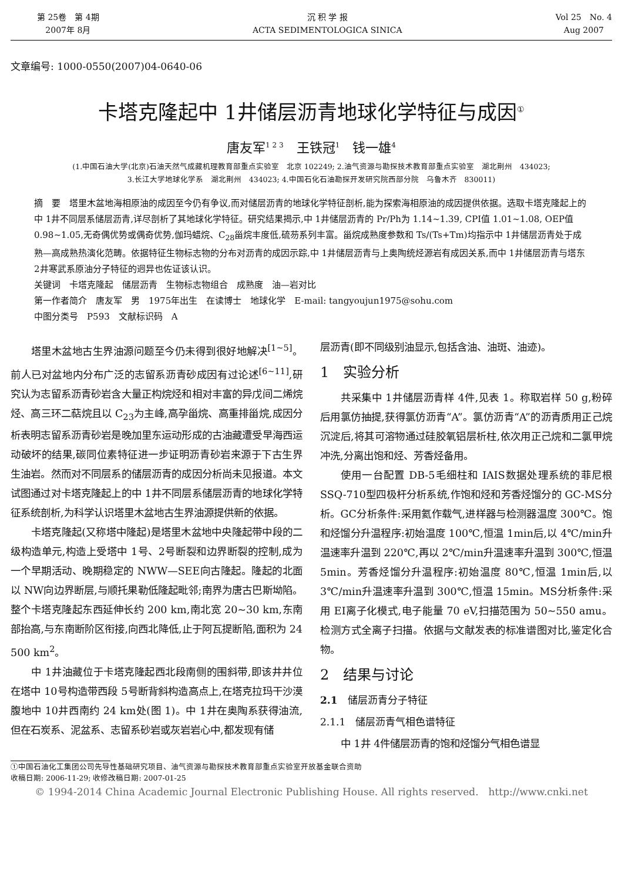第 25卷　第 4期
2007年 8月
沉 积 学 报
ACTA SEDIMENTOLOGICA SINICA
Vol 25　No. 4
Aug 2007
文章编号: 1000-0550(2007)04-0640-06
卡塔克隆起中 1井储层沥青地球化学特征与成因<sup>①</sup>
唐友军<sup>1 2 3</sup>　王铁冠<sup>1</sup>　钱一雄<sup>4</sup>
(1.中国石油大学(北京)石油天然气成藏机理教育部重点实验室　北京 102249; 2.油气资源与勘探技术教育部重点实验室　湖北荆州　434023;
3.长江大学地球化学系　湖北荆州　434023; 4.中国石化石油勘探开发研究院西部分院　乌鲁木齐　830011)
摘　要　塔里木盆地海相原油的成因至今仍有争议,而对储层沥青的地球化学特征剖析,能为探索海相原油的成因提供依据。选取卡塔克隆起上的中 1井不同层系储层沥青,详尽剖析了其地球化学特征。研究结果揭示,中 1井储层沥青的 Pr/Ph为 1.14~1.39, CPI值 1.01~1.08, OEP值 0.98~1.05,无奇偶优势或偶奇优势,伽玛蜡烷、C<sub>28</sub>甾烷丰度低,硫芴系列丰富。甾烷成熟度参数和 Ts/(Ts+Tm)均指示中 1井储层沥青处于成熟—高成熟热演化范畴。依据特征生物标志物的分布对沥青的成因示踪,中 1井储层沥青与上奥陶统烃源岩有成因关系,而中 1井储层沥青与塔东 2井寒武系原油分子特征的迥异也佐证该认识。
关键词　卡塔克隆起　储层沥青　生物标志物组合　成熟度　油—岩对比
第一作者简介　唐友军　男　1975年出生　在读博士　地球化学　E-mail: tangyoujun1975@sohu.com
中图分类号　P593　文献标识码　A
塔里木盆地古生界油源问题至今仍未得到很好地解决<sup>[1~5]</sup>。前人已对盆地内分布广泛的志留系沥青砂成因有过论述<sup>[6~11]</sup>,研究认为志留系沥青砂岩含大量正构烷烃和相对丰富的异戊间二烯烷烃、高三环二萜烷且以 C<sub>23</sub>为主峰,高孕甾烷、高重排甾烷,成因分析表明志留系沥青砂岩是晚加里东运动形成的古油藏遭受早海西运动破坏的结果,碳同位素特征进一步证明沥青砂岩来源于下古生界生油岩。然而对不同层系的储层沥青的成因分析尚未见报道。本文试图通过对卡塔克隆起上的中 1井不同层系储层沥青的地球化学特征系统剖析,为科学认识塔里木盆地古生界油源提供新的依据。
卡塔克隆起(又称塔中隆起)是塔里木盆地中央隆起带中段的二级构造单元,构造上受塔中 1号、2号断裂和边界断裂的控制,成为一个早期活动、晚期稳定的 NWW—SEE向古隆起。隆起的北面以 NW向边界断层,与顺托果勒低隆起毗邻;南界为唐古巴斯坳陷。整个卡塔克隆起东西延伸长约 200 km,南北宽 20~30 km,东南部抬高,与东南断阶区衔接,向西北降低,止于阿瓦提断陷,面积为 24 500 km<sup>2</sup>。
中 1井油藏位于卡塔克隆起西北段南侧的围斜带,即该井井位在塔中 10号构造带西段 5号断背斜构造高点上,在塔克拉玛干沙漠腹地中 10井西南约 24 km处(图 1)。中 1井在奥陶系获得油流,但在石炭系、泥盆系、志留系砂岩或灰岩岩心中,都发现有储
层沥青(即不同级别油显示,包括含油、油斑、油迹)。
1　实验分析
共采集中 1井储层沥青样 4件,见表 1。称取岩样 50 g,粉碎后用氯仿抽提,获得氯仿沥青“A”。氯仿沥青“A”的沥青质用正己烷沉淀后,将其可溶物通过硅胶氧铝层析柱,依次用正己烷和二氯甲烷冲洗,分离出饱和烃、芳香烃备用。
使用一台配置 DB-5毛细柱和 IAIS数据处理系统的菲尼根 SSQ-710型四极杆分析系统,作饱和烃和芳香烃馏分的 GC-MS分析。GC分析条件:采用氦作载气,进样器与检测器温度 300℃。饱和烃馏分升温程序:初始温度 100℃,恒温 1min后,以 4℃/min升温速率升温到 220℃,再以 2℃/min升温速率升温到 300℃,恒温 5min。芳香烃馏分升温程序:初始温度 80℃,恒温 1min后,以 3℃/min升温速率升温到 300℃,恒温 15min。MS分析条件:采用 EI离子化模式,电子能量 70 eV,扫描范围为 50~550 amu。检测方式全离子扫描。依据与文献发表的标准谱图对比,鉴定化合物。
2　结果与讨论
2.1　储层沥青分子特征
2.1.1　储层沥青气相色谱特征
中 1井 4件储层沥青的饱和烃馏分气相色谱显
①中国石油化工集团公司先导性基础研究项目、油气资源与勘探技术教育部重点实验室开放基金联合资助
收稿日期: 2006-11-29; 收修改稿日期: 2007-01-25
© 1994-2014 China Academic Journal Electronic Publishing House. All rights reserved.　http://www.cnki.net